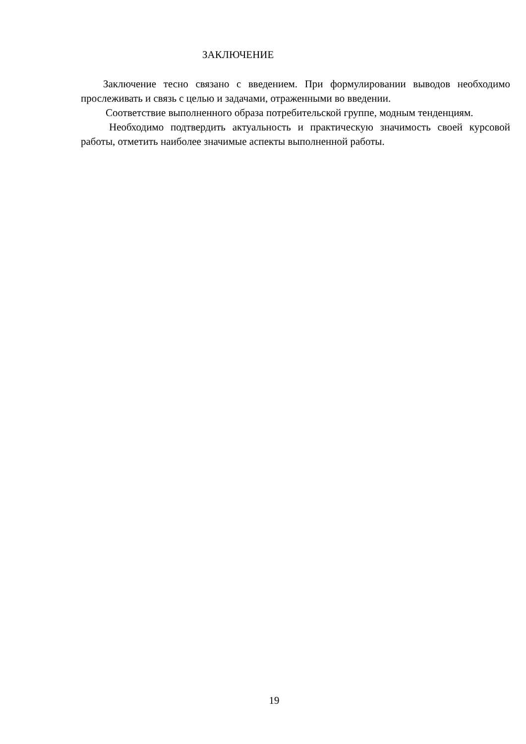ЗАКЛЮЧЕНИЕ
Заключение тесно связано с введением. При формулировании выводов необходимо прослеживать и связь с целью и задачами, отраженными во введении.
Соответствие выполненного образа потребительской группе, модным тенденциям.
Необходимо подтвердить актуальность и практическую значимость своей курсовой работы, отметить наиболее значимые аспекты выполненной работы.
19